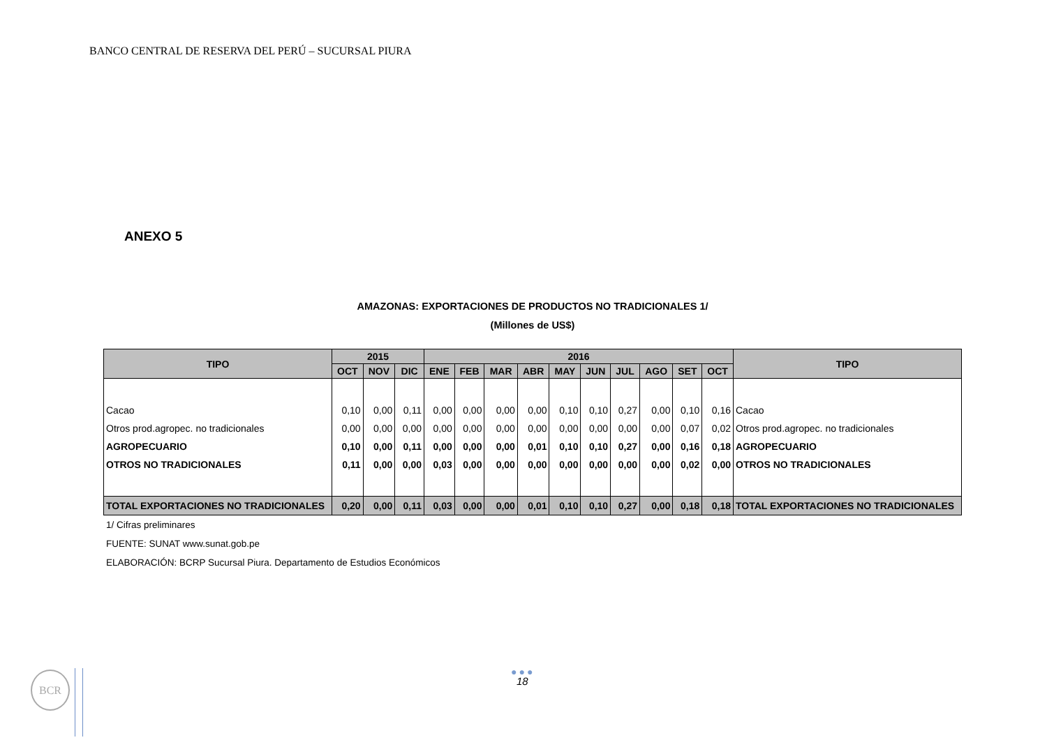BANCO CENTRAL DE RESERVA DEL PERÚ – SUCURSAL PIURA
ANEXO 5
AMAZONAS: EXPORTACIONES DE PRODUCTOS NO TRADICIONALES 1/
(Millones de US$)
| TIPO | 2015 | | | 2016 | | | | | | | | | | TIPO |
| --- | --- | --- | --- | --- | --- | --- | --- | --- | --- | --- | --- | --- | --- | --- |
| | OCT | NOV | DIC | ENE | FEB | MAR | ABR | MAY | JUN | JUL | AGO | SET | OCT | |
| Cacao | 0,10 | 0,00 | 0,11 | 0,00 | 0,00 | 0,00 | 0,00 | 0,10 | 0,10 | 0,27 | 0,00 | 0,10 | 0,16 | Cacao |
| Otros prod.agropec. no tradicionales | 0,00 | 0,00 | 0,00 | 0,00 | 0,00 | 0,00 | 0,00 | 0,00 | 0,00 | 0,00 | 0,00 | 0,07 | 0,02 | Otros prod.agropec. no tradicionales |
| AGROPECUARIO | 0,10 | 0,00 | 0,11 | 0,00 | 0,00 | 0,00 | 0,01 | 0,10 | 0,10 | 0,27 | 0,00 | 0,16 | 0,18 | AGROPECUARIO |
| OTROS NO TRADICIONALES | 0,11 | 0,00 | 0,00 | 0,03 | 0,00 | 0,00 | 0,00 | 0,00 | 0,00 | 0,00 | 0,00 | 0,02 | 0,00 | OTROS NO TRADICIONALES |
| TOTAL EXPORTACIONES NO TRADICIONALES | 0,20 | 0,00 | 0,11 | 0,03 | 0,00 | 0,00 | 0,01 | 0,10 | 0,10 | 0,27 | 0,00 | 0,18 | 0,18 | TOTAL EXPORTACIONES NO TRADICIONALES |
1/ Cifras preliminares
FUENTE: SUNAT www.sunat.gob.pe
ELABORACIÓN: BCRP Sucursal Piura. Departamento de Estudios Económicos
BCR ●●●
18